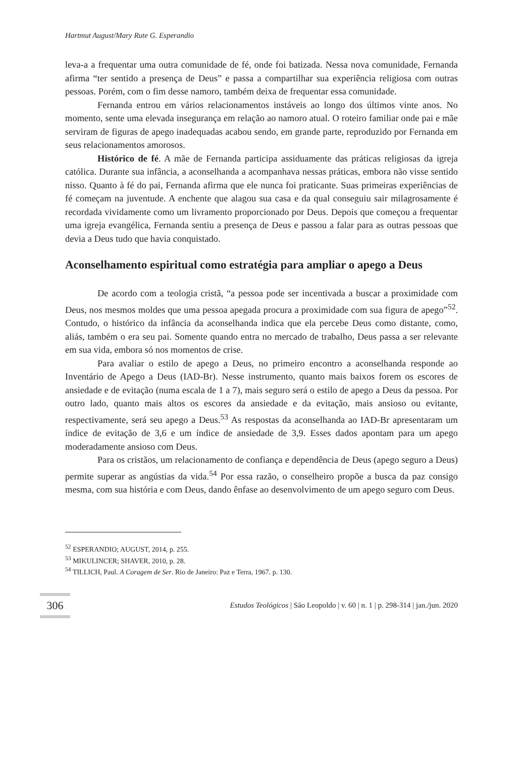Hartmut August/Mary Rute G. Esperandio
leva-a a frequentar uma outra comunidade de fé, onde foi batizada. Nessa nova comunidade, Fernanda afirma “ter sentido a presença de Deus” e passa a compartilhar sua experiência religiosa com outras pessoas. Porém, com o fim desse namoro, também deixa de frequentar essa comunidade.
Fernanda entrou em vários relacionamentos instáveis ao longo dos últimos vinte anos. No momento, sente uma elevada insegurança em relação ao namoro atual. O roteiro familiar onde pai e mãe serviram de figuras de apego inadequadas acabou sendo, em grande parte, reproduzido por Fernanda em seus relacionamentos amorosos.
Histórico de fé. A mãe de Fernanda participa assiduamente das práticas religiosas da igreja católica. Durante sua infância, a aconselhanda a acompanhava nessas práticas, embora não visse sentido nisso. Quanto à fé do pai, Fernanda afirma que ele nunca foi praticante. Suas primeiras experiências de fé começam na juventude. A enchente que alagou sua casa e da qual conseguiu sair milagrosamente é recordada vividamente como um livramento proporcionado por Deus. Depois que começou a frequentar uma igreja evangélica, Fernanda sentiu a presença de Deus e passou a falar para as outras pessoas que devia a Deus tudo que havia conquistado.
Aconselhamento espiritual como estratégia para ampliar o apego a Deus
De acordo com a teologia cristã, “a pessoa pode ser incentivada a buscar a proximidade com Deus, nos mesmos moldes que uma pessoa apegada procura a proximidade com sua figura de apego”<sup>52</sup>. Contudo, o histórico da infância da aconselhanda indica que ela percebe Deus como distante, como, aliás, também o era seu pai. Somente quando entra no mercado de trabalho, Deus passa a ser relevante em sua vida, embora só nos momentos de crise.
Para avaliar o estilo de apego a Deus, no primeiro encontro a aconselhanda responde ao Inventário de Apego a Deus (IAD-Br). Nesse instrumento, quanto mais baixos forem os escores de ansiedade e de evitação (numa escala de 1 a 7), mais seguro será o estilo de apego a Deus da pessoa. Por outro lado, quanto mais altos os escores da ansiedade e da evitação, mais ansioso ou evitante, respectivamente, será seu apego a Deus.<sup>53</sup> As respostas da aconselhanda ao IAD-Br apresentaram um índice de evitação de 3,6 e um índice de ansiedade de 3,9. Esses dados apontam para um apego moderadamente ansioso com Deus.
Para os cristãos, um relacionamento de confiança e dependência de Deus (apego seguro a Deus) permite superar as angústias da vida.<sup>54</sup> Por essa razão, o conselheiro propõe a busca da paz consigo mesma, com sua história e com Deus, dando ênfase ao desenvolvimento de um apego seguro com Deus.
<sup>52</sup> ESPERANDIO; AUGUST, 2014, p. 255.
<sup>53</sup> MIKULINCER; SHAVER, 2010, p. 28.
<sup>54</sup> TILLICH, Paul. A Coragem de Ser. Rio de Janeiro: Paz e Terra, 1967. p. 130.
306 Estudos Teológicos | São Leopoldo | v. 60 | n. 1 | p. 298-314 | jan./jun. 2020